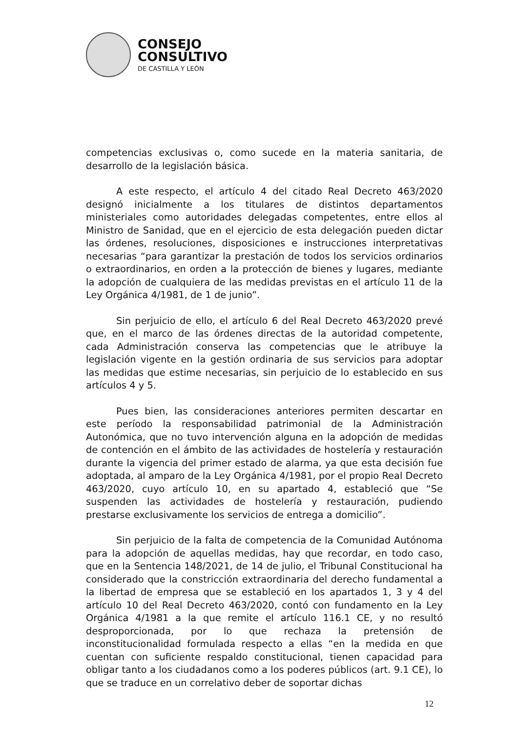CONSEJO
CONSULTIVO
DE CASTILLA Y LEÓN
competencias exclusivas o, como sucede en la materia sanitaria, de desarrollo de la legislación básica.
A este respecto, el artículo 4 del citado Real Decreto 463/2020 designó inicialmente a los titulares de distintos departamentos ministeriales como autoridades delegadas competentes, entre ellos al Ministro de Sanidad, que en el ejercicio de esta delegación pueden dictar las órdenes, resoluciones, disposiciones e instrucciones interpretativas necesarias “para garantizar la prestación de todos los servicios ordinarios o extraordinarios, en orden a la protección de bienes y lugares, mediante la adopción de cualquiera de las medidas previstas en el artículo 11 de la Ley Orgánica 4/1981, de 1 de junio”.
Sin perjuicio de ello, el artículo 6 del Real Decreto 463/2020 prevé que, en el marco de las órdenes directas de la autoridad competente, cada Administración conserva las competencias que le atribuye la legislación vigente en la gestión ordinaria de sus servicios para adoptar las medidas que estime necesarias, sin perjuicio de lo establecido en sus artículos 4 y 5.
Pues bien, las consideraciones anteriores permiten descartar en este período la responsabilidad patrimonial de la Administración Autonómica, que no tuvo intervención alguna en la adopción de medidas de contención en el ámbito de las actividades de hostelería y restauración durante la vigencia del primer estado de alarma, ya que esta decisión fue adoptada, al amparo de la Ley Orgánica 4/1981, por el propio Real Decreto 463/2020, cuyo artículo 10, en su apartado 4, estableció que “Se suspenden las actividades de hostelería y restauración, pudiendo prestarse exclusivamente los servicios de entrega a domicilio”.
Sin perjuicio de la falta de competencia de la Comunidad Autónoma para la adopción de aquellas medidas, hay que recordar, en todo caso, que en la Sentencia 148/2021, de 14 de julio, el Tribunal Constitucional ha considerado que la constricción extraordinaria del derecho fundamental a la libertad de empresa que se estableció en los apartados 1, 3 y 4 del artículo 10 del Real Decreto 463/2020, contó con fundamento en la Ley Orgánica 4/1981 a la que remite el artículo 116.1 CE, y no resultó desproporcionada, por lo que rechaza la pretensión de inconstitucionalidad formulada respecto a ellas “en la medida en que cuentan con suficiente respaldo constitucional, tienen capacidad para obligar tanto a los ciudadanos como a los poderes públicos (art. 9.1 CE), lo que se traduce en un correlativo deber de soportar dichas
12